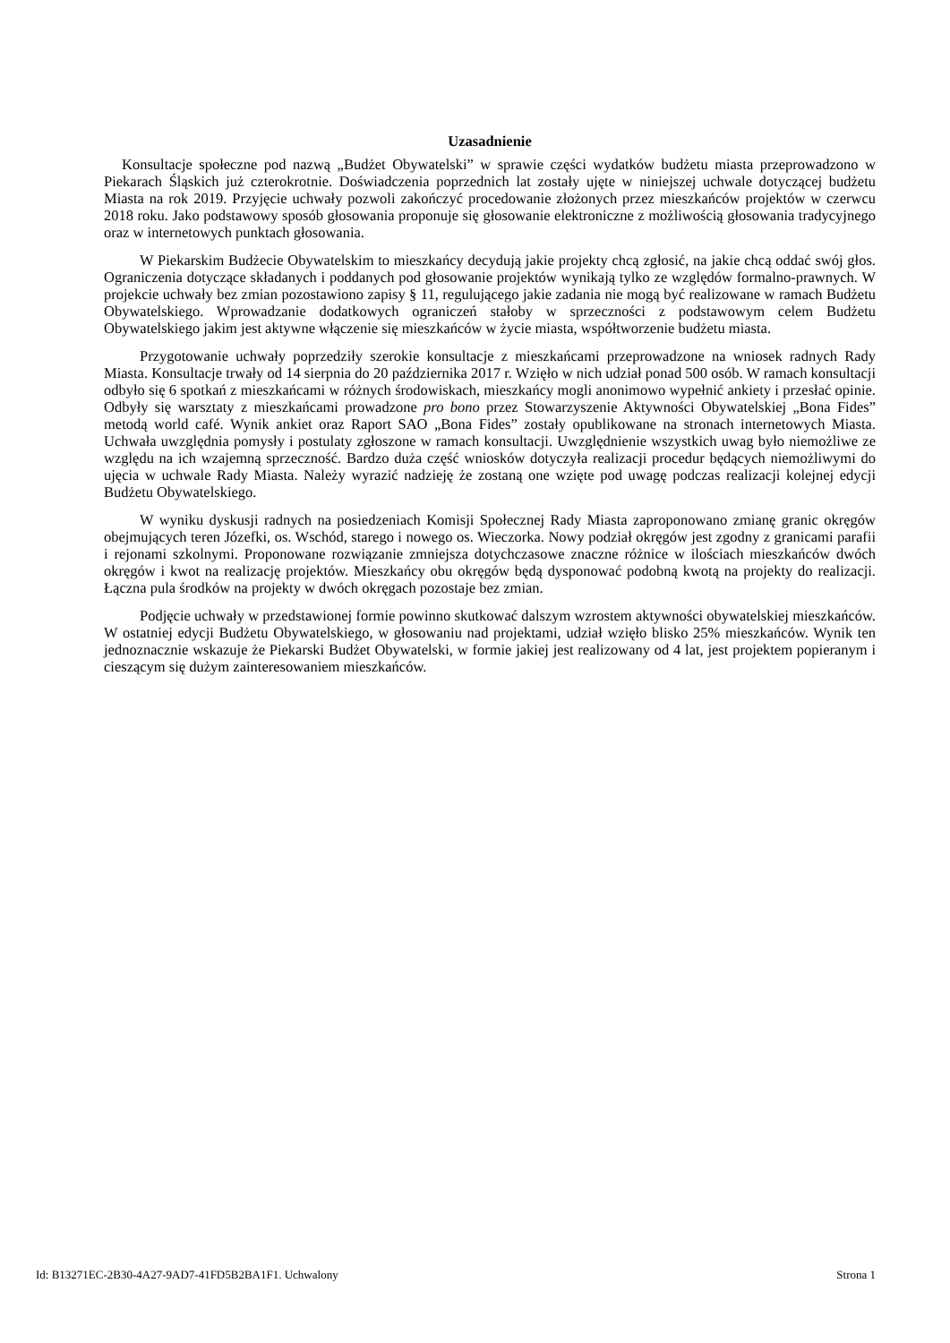Uzasadnienie
Konsultacje społeczne pod nazwą „Budżet Obywatelski” w sprawie części wydatków budżetu miasta przeprowadzono w Piekarach Śląskich już czterokrotnie. Doświadczenia poprzednich lat zostały ujęte w niniejszej uchwale dotyczącej budżetu Miasta na rok 2019. Przyjęcie uchwały pozwoli zakończyć procedowanie złożonych przez mieszkańców projektów w czerwcu 2018 roku. Jako podstawowy sposób głosowania proponuje się głosowanie elektroniczne z możliwością głosowania tradycyjnego oraz w internetowych punktach głosowania.
W Piekarskim Budżecie Obywatelskim to mieszkańcy decydują jakie projekty chcą zgłosić, na jakie chcą oddać swój głos. Ograniczenia dotyczące składanych i poddanych pod głosowanie projektów wynikają tylko ze względów formalno-prawnych. W projekcie uchwały bez zmian pozostawiono zapisy § 11, regulującego jakie zadania nie mogą być realizowane w ramach Budżetu Obywatelskiego. Wprowadzanie dodatkowych ograniczeń stałoby w sprzeczności z podstawowym celem Budżetu Obywatelskiego jakim jest aktywne włączenie się mieszkańców w życie miasta, współtworzenie budżetu miasta.
Przygotowanie uchwały poprzedziły szerokie konsultacje z mieszkańcami przeprowadzone na wniosek radnych Rady Miasta. Konsultacje trwały od 14 sierpnia do 20 października 2017 r. Wzięło w nich udział ponad 500 osób. W ramach konsultacji odbyło się 6 spotkań z mieszkańcami w różnych środowiskach, mieszkańcy mogli anonimowo wypełnić ankiety i przesłać opinie. Odbyły się warsztaty z mieszkańcami prowadzone pro bono przez Stowarzyszenie Aktywności Obywatelskiej „Bona Fides” metodą world café. Wynik ankiet oraz Raport SAO „Bona Fides” zostały opublikowane na stronach internetowych Miasta. Uchwała uwzględnia pomysły i postulaty zgłoszone w ramach konsultacji. Uwzględnienie wszystkich uwag było niemożliwe ze względu na ich wzajemną sprzeczność. Bardzo duża część wniosków dotyczyła realizacji procedur będących niemożliwymi do ujęcia w uchwale Rady Miasta. Należy wyrazić nadzieję że zostaną one wzięte pod uwagę podczas realizacji kolejnej edycji Budżetu Obywatelskiego.
W wyniku dyskusji radnych na posiedzeniach Komisji Społecznej Rady Miasta zaproponowano zmianę granic okręgów obejmujących teren Józefki, os. Wschód, starego i nowego os. Wieczorka. Nowy podział okręgów jest zgodny z granicami parafii i rejonami szkolnymi. Proponowane rozwiązanie zmniejsza dotychczasowe znaczne różnice w ilościach mieszkańców dwóch okręgów i kwot na realizację projektów. Mieszkańcy obu okręgów będą dysponować podobną kwotą na projekty do realizacji. Łączna pula środków na projekty w dwóch okręgach pozostaje bez zmian.
Podjęcie uchwały w przedstawionej formie powinno skutkować dalszym wzrostem aktywności obywatelskiej mieszkańców. W ostatniej edycji Budżetu Obywatelskiego, w głosowaniu nad projektami, udział wzięło blisko 25% mieszkańców. Wynik ten jednoznacznie wskazuje że Piekarski Budżet Obywatelski, w formie jakiej jest realizowany od 4 lat, jest projektem popieranym i cieszącym się dużym zainteresowaniem mieszkańców.
Id: B13271EC-2B30-4A27-9AD7-41FD5B2BA1F1. Uchwalony Strona 1